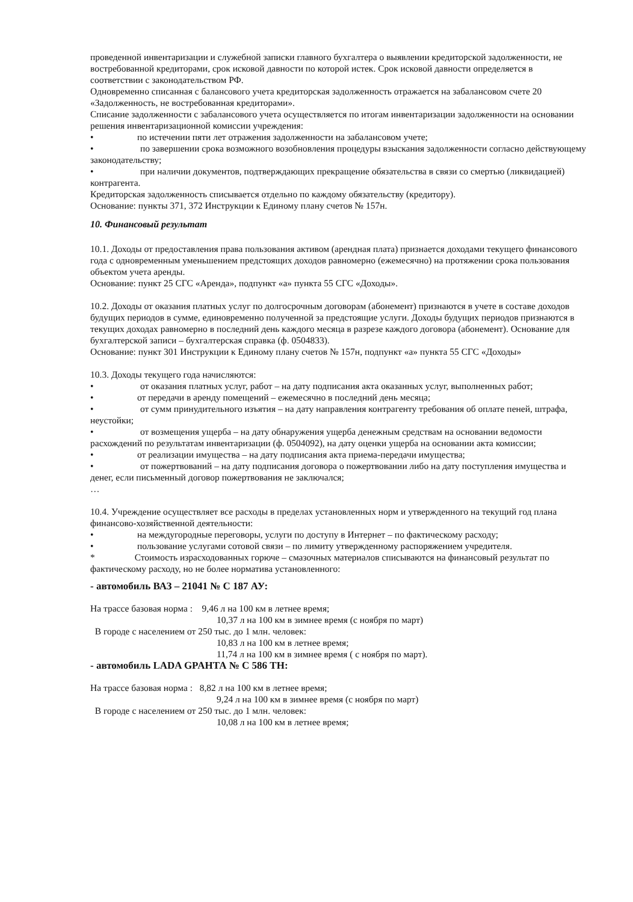проведенной инвентаризации и служебной записки главного бухгалтера о выявлении кредиторской задолженности, не востребованной кредиторами, срок исковой давности по которой истек. Срок исковой давности определяется в соответствии с законодательством РФ.
Одновременно списанная с балансового учета кредиторская задолженность отражается на забалансовом счете 20 «Задолженность, не востребованная кредиторами».
Списание задолженности с забалансового учета осуществляется по итогам инвентаризации задолженности на основании решения инвентаризационной комиссии учреждения:
• по истечении пяти лет отражения задолженности на забалансовом учете;
• по завершении срока возможного возобновления процедуры взыскания задолженности согласно действующему законодательству;
• при наличии документов, подтверждающих прекращение обязательства в связи со смертью (ликвидацией) контрагента.
Кредиторская задолженность списывается отдельно по каждому обязательству (кредитору).
Основание: пункты 371, 372 Инструкции к Единому плану счетов № 157н.
10. Финансовый результат
10.1. Доходы от предоставления права пользования активом (арендная плата) признается доходами текущего финансового года с одновременным уменьшением предстоящих доходов равномерно (ежемесячно) на протяжении срока пользования объектом учета аренды.
Основание: пункт 25 СГС «Аренда», подпункт «а» пункта 55 СГС «Доходы».
10.2. Доходы от оказания платных услуг по долгосрочным договорам (абонемент) признаются в учете в составе доходов будущих периодов в сумме, единовременно полученной за предстоящие услуги. Доходы будущих периодов признаются в текущих доходах равномерно в последний день каждого месяца в разрезе каждого договора (абонемент). Основание для бухгалтерской записи – бухгалтерская справка (ф. 0504833).
Основание: пункт 301 Инструкции к Единому плану счетов № 157н, подпункт «а» пункта 55 СГС «Доходы»
10.3. Доходы текущего года начисляются:
• от оказания платных услуг, работ – на дату подписания акта оказанных услуг, выполненных работ;
• от передачи в аренду помещений – ежемесячно в последний день месяца;
• от сумм принудительного изъятия – на дату направления контрагенту требования об оплате пеней, штрафа, неустойки;
• от возмещения ущерба – на дату обнаружения ущерба денежным средствам на основании ведомости расхождений по результатам инвентаризации (ф. 0504092), на дату оценки ущерба на основании акта комиссии;
• от реализации имущества – на дату подписания акта приема-передачи имущества;
• от пожертвований – на дату подписания договора о пожертвовании либо на дату поступления имущества и денег, если письменный договор пожертвования не заключался;
…
10.4. Учреждение осуществляет все расходы в пределах установленных норм и утвержденного на текущий год плана финансово-хозяйственной деятельности:
• на междугородные переговоры, услуги по доступу в Интернет – по фактическому расходу;
• пользование услугами сотовой связи – по лимиту утвержденному распоряжением учредителя.
* Стоимость израсходованных горюче – смазочных материалов списываются на финансовый результат по фактическому расходу, но не более норматива установленного:
- автомобиль ВАЗ – 21041 № С 187 АУ:
На трассе базовая норма : 9,46 л на 100 км в летнее время;
10,37 л на 100 км в зимнее время (с ноября по март)
В городе с населением от 250 тыс. до 1 млн. человек:
10,83 л на 100 км в летнее время;
11,74 л на 100 км в зимнее время ( с ноября по март).
- автомобиль LADA GPAНТА № С 586 ТН:
На трассе базовая норма : 8,82 л на 100 км в летнее время;
9,24 л на 100 км в зимнее время (с ноября по март)
В городе с населением от 250 тыс. до 1 млн. человек:
10,08 л на 100 км в летнее время;